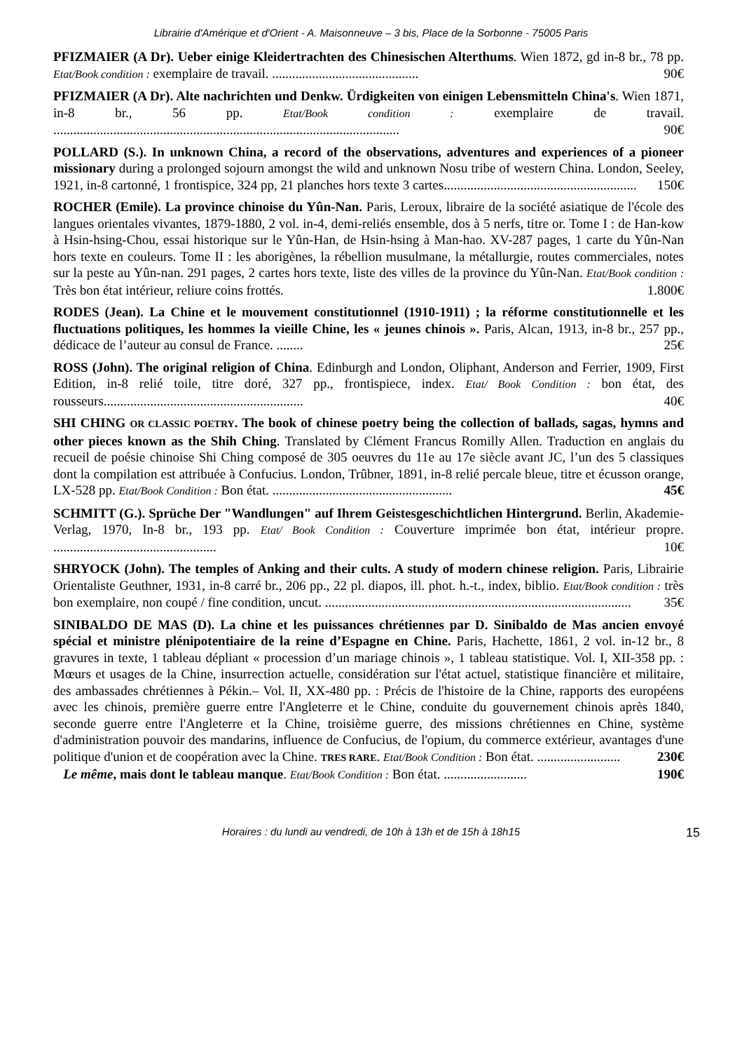Librairie d'Amérique et d'Orient - A. Maisonneuve – 3 bis, Place de la Sorbonne - 75005 Paris
PFIZMAIER (A Dr). Ueber einige Kleidertrachten des Chinesischen Alterthums. Wien 1872, gd in-8 br., 78 pp. Etat/Book condition : exemplaire de travail. ............................................ 90€
PFIZMAIER (A Dr). Alte nachrichten und Denkw. Ürdigkeiten von einigen Lebensmitteln China's. Wien 1871, in-8 br., 56 pp. Etat/Book condition : exemplaire de travail. ........................................................................................................ 90€
POLLARD (S.). In unknown China, a record of the observations, adventures and experiences of a pioneer missionary during a prolonged sojourn amongst the wild and unknown Nosu tribe of western China. London, Seeley, 1921, in-8 cartonné, 1 frontispice, 324 pp, 21 planches hors texte 3 cartes.......................................................... 150€
ROCHER (Emile). La province chinoise du Yûn-Nan. Paris, Leroux, libraire de la société asiatique de l'école des langues orientales vivantes, 1879-1880, 2 vol. in-4, demi-reliés ensemble, dos à 5 nerfs, titre or. Tome I : de Han-kow à Hsin-hsing-Chou, essai historique sur le Yûn-Han, de Hsin-hsing à Man-hao. XV-287 pages, 1 carte du Yûn-Nan hors texte en couleurs. Tome II : les aborigènes, la rébellion musulmane, la métallurgie, routes commerciales, notes sur la peste au Yûn-nan. 291 pages, 2 cartes hors texte, liste des villes de la province du Yûn-Nan. Etat/Book condition : Très bon état intérieur, reliure coins frottés. 1.800€
RODES (Jean). La Chine et le mouvement constitutionnel (1910-1911) ; la réforme constitutionnelle et les fluctuations politiques, les hommes la vieille Chine, les « jeunes chinois ». Paris, Alcan, 1913, in-8 br., 257 pp., dédicace de l’auteur au consul de France. ........ 25€
ROSS (John). The original religion of China. Edinburgh and London, Oliphant, Anderson and Ferrier, 1909, First Edition, in-8 relié toile, titre doré, 327 pp., frontispiece, index. Etat/ Book Condition : bon état, des rousseurs............................................................ 40€
SHI CHING OR CLASSIC POETRY. The book of chinese poetry being the collection of ballads, sagas, hymns and other pieces known as the Shih Ching. Translated by Clément Francus Romilly Allen. Traduction en anglais du recueil de poésie chinoise Shi Ching composé de 305 oeuvres du 11e au 17e siècle avant JC, l’un des 5 classiques dont la compilation est attribuée à Confucius. London, Trûbner, 1891, in-8 relié percale bleue, titre et écusson orange, LX-528 pp. Etat/Book Condition : Bon état. ...................................................... 45€
SCHMITT (G.). Sprüche Der "Wandlungen" auf Ihrem Geistesgeschichtlichen Hintergrund. Berlin, Akademie-Verlag, 1970, In-8 br., 193 pp. Etat/ Book Condition : Couverture imprimée bon état, intérieur propre. ................................................. 10€
SHRYOCK (John). The temples of Anking and their cults. A study of modern chinese religion. Paris, Librairie Orientaliste Geuthner, 1931, in-8 carré br., 206 pp., 22 pl. diapos, ill. phot. h.-t., index, biblio. Etat/Book condition : très bon exemplaire, non coupé / fine condition, uncut. ............................................................................................ 35€
SINIBALDO DE MAS (D). La chine et les puissances chrétiennes par D. Sinibaldo de Mas ancien envoyé spécial et ministre plénipotentiaire de la reine d’Espagne en Chine. Paris, Hachette, 1861, 2 vol. in-12 br., 8 gravures in texte, 1 tableau dépliant « procession d’un mariage chinois », 1 tableau statistique. Vol. I, XII-358 pp. : Mœurs et usages de la Chine, insurrection actuelle, considération sur l'état actuel, statistique financière et militaire, des ambassades chrétiennes à Pékin.– Vol. II, XX-480 pp. : Précis de l'histoire de la Chine, rapports des européens avec les chinois, première guerre entre l'Angleterre et le Chine, conduite du gouvernement chinois après 1840, seconde guerre entre l'Angleterre et la Chine, troisième guerre, des missions chrétiennes en Chine, système d'administration pouvoir des mandarins, influence de Confucius, de l'opium, du commerce extérieur, avantages d'une politique d'union et de coopération avec la Chine. TRES RARE. Etat/Book Condition : Bon état. ......................... 230€
Le même, mais dont le tableau manque. Etat/Book Condition : Bon état. ......................... 190€
Horaires : du lundi au vendredi, de 10h à 13h et de 15h à 18h15 15